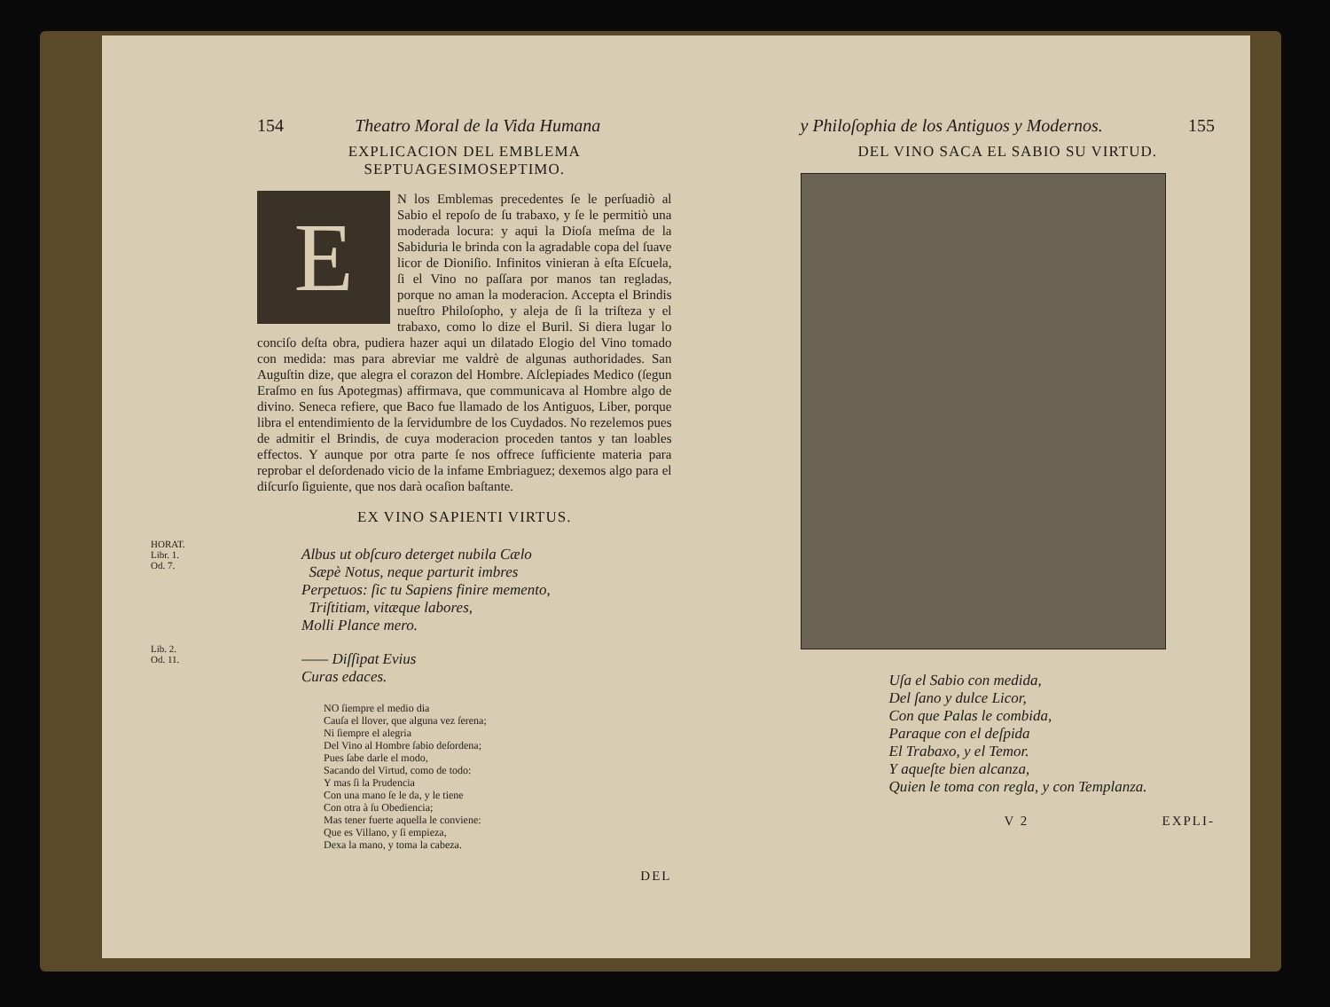154 Theatro Moral de la Vida Humana
EXPLICACION DEL EMBLEMA SEPTUAGESIMOSEPTIMO.
EN los Emblemas precedentes ſe le perſuadiò al Sabio el repoſo de ſu trabaxo, y ſe le permitiò una moderada locura: y aqui la Dioſa meſma de la Sabiduria le brinda con la agradable copa del ſuave licor de Dioniſio. Infinitos vinieran à eſta Eſcuela, ſi el Vino no paſſara por manos tan regladas, porque no aman la moderacion. Accepta el Brindis nueſtro Philoſopho, y aleja de ſi la triſteza y el trabaxo, como lo dize el Buril. Si diera lugar lo conciſo deſta obra, pudiera hazer aqui un dilatado Elogio del Vino tomado con medida: mas para abreviar me valdrè de algunas authoridades. San Auguſtin dize, que alegra el corazon del Hombre. Aſclepiades Medico (ſegun Eraſmo en ſus Apotegmas) affirmava, que communicava al Hombre algo de divino. Seneca refiere, que Baco fue llamado de los Antiguos, Liber, porque libra el entendimiento de la ſervidumbre de los Cuydados. No rezelemos pues de admitir el Brindis, de cuya moderacion proceden tantos y tan loables effectos. Y aunque por otra parte ſe nos offrece ſufficiente materia para reprobar el deſordenado vicio de la infame Embriaguez; dexemos algo para el diſcurſo ſiguiente, que nos darà ocaſion baſtante.
EX VINO SAPIENTI VIRTUS.
HORAT.
Libr. 1.
Od. 7.
Albus ut obſcuro deterget nubila Cælo
Sæpè Notus, neque parturit imbres
Perpetuos: ſic tu Sapiens finire memento,
Triſtitiam, vitæque labores,
Molli Plance mero.
Lib. 2.
Od. 11.
—— Diſſipat Evius
Curas edaces.
NO ſiempre el medio dia
Cauſa el llover, que alguna vez ſerena;
Ni ſiempre el alegria
Del Vino al Hombre ſabio deſordena;
Pues ſabe darle el modo,
Sacando del Virtud, como de todo:
Y mas ſi la Prudencia
Con una mano ſe le da, y le tiene
Con otra à ſu Obediencia;
Mas tener fuerte aquella le conviene:
Que es Villano, y ſi empieza,
Dexa la mano, y toma la cabeza.
DEL
y Philoſophia de los Antiguos y Modernos. 155
DEL VINO SACA EL SABIO SU VIRTUD.
Uſa el Sabio con medida,
Del ſano y dulce Licor,
Con que Palas le combida,
Paraque con el deſpida
El Trabaxo, y el Temor.
Y aqueſte bien alcanza,
Quien le toma con regla, y con Templanza.
V 2 EXPLI-